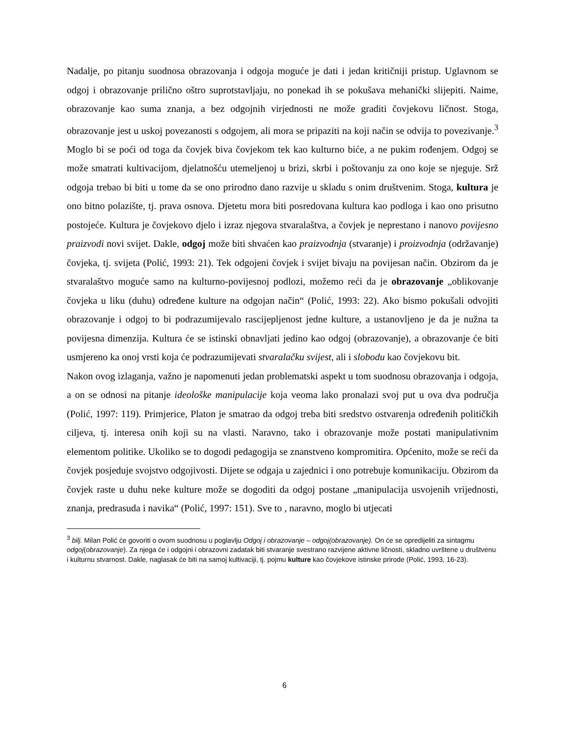Nadalje, po pitanju suodnosa obrazovanja i odgoja moguće je dati i jedan kritičniji pristup. Uglavnom se odgoj i obrazovanje prilično oštro suprotstavljaju, no ponekad ih se pokušava mehanički slijepiti. Naime, obrazovanje kao suma znanja, a bez odgojnih virjednosti ne može graditi čovjekovu ličnost. Stoga, obrazovanje jest u uskoj povezanosti s odgojem, ali mora se pripaziti na koji način se odvija to povezivanje.<sup>3</sup> Moglo bi se poći od toga da čovjek biva čovjekom tek kao kulturno biće, a ne pukim rođenjem. Odgoj se može smatrati kultivacijom, djelatnošću utemeljenoj u brizi, skrbi i poštovanju za ono koje se njeguje. Srž odgoja trebao bi biti u tome da se ono prirodno dano razvije u skladu s onim društvenim. Stoga, kultura je ono bitno polazište, tj. prava osnova. Djetetu mora biti posredovana kultura kao podloga i kao ono prisutno postojeće. Kultura je čovjekovo djelo i izraz njegova stvaralaštva, a čovjek je neprestano i nanovo povijesno praizvodi novi svijet. Dakle, odgoj može biti shvaćen kao praizvodnja (stvaranje) i proizvodnja (održavanje) čovjeka, tj. svijeta (Polić, 1993: 21). Tek odgojeni čovjek i svijet bivaju na povijesan način. Obzirom da je stvaralaštvo moguće samo na kulturno-povijesnoj podlozi, možemo reći da je obrazovanje „oblikovanje čovjeka u liku (duhu) određene kulture na odgojan način“ (Polić, 1993: 22). Ako bismo pokušali odvojiti obrazovanje i odgoj to bi podrazumijevalo rascijepljenost jedne kulture, a ustanovljeno je da je nužna ta povijesna dimenzija. Kultura će se istinski obnavljati jedino kao odgoj (obrazovanje), a obrazovanje će biti usmjereno ka onoj vrsti koja će podrazumijevati stvaralačku svijest, ali i slobodu kao čovjekovu bit.
Nakon ovog izlaganja, važno je napomenuti jedan problematski aspekt u tom suodnosu obrazovanja i odgoja, a on se odnosi na pitanje ideološke manipulacije koja veoma lako pronalazi svoj put u ova dva područja (Polić, 1997: 119). Primjerice, Platon je smatrao da odgoj treba biti sredstvo ostvarenja određenih političkih ciljeva, tj. interesa onih koji su na vlasti. Naravno, tako i obrazovanje može postati manipulativnim elementom politike. Ukoliko se to dogodi pedagogija se znanstveno kompromitira. Općenito, može se reći da čovjek posjeduje svojstvo odgojivosti. Dijete se odgaja u zajednici i ono potrebuje komunikaciju. Obzirom da čovjek raste u duhu neke kulture može se dogoditi da odgoj postane „manipulacija usvojenih vrijednosti, znanja, predrasuda i navika“ (Polić, 1997: 151). Sve to , naravno, moglo bi utjecati
<sup>3</sup> bilj. Milan Polić će govoriti o ovom suodnosu u poglavlju Odgoj i obrazovanje – odgoj(obrazovanje). On će se opredijeliti za sintagmu odgoj(obrazovanje). Za njega će i odgojni i obrazovni zadatak biti stvaranje svestrano razvijene aktivne ličnosti, skladno uvrštene u društvenu i kulturnu stvarnost. Dakle, naglasak će biti na samoj kultivaciji, tj. pojmu kulture kao čovjekove istinske prirode (Polić, 1993, 16-23).
6